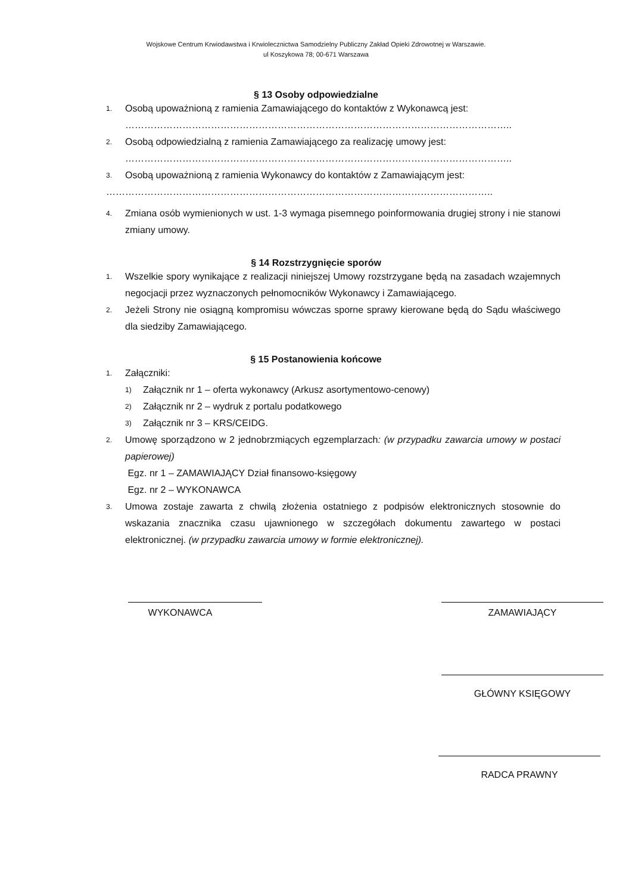Wojskowe Centrum Krwiodawstwa i Krwiolecznictwa Samodzielny Publiczny Zakład Opieki Zdrowotnej w Warszawie.
ul Koszykowa 78; 00-671 Warszawa
§ 13 Osoby odpowiedzialne
1. Osobą upoważnioną z ramienia Zamawiającego do kontaktów z Wykonawcą jest:
…………………………………………………………………………………………………………..
2. Osobą odpowiedzialną z ramienia Zamawiającego za realizację umowy jest:
…………………………………………………………………………………………………………..
3. Osobą upoważnioną z ramienia Wykonawcy do kontaktów z Zamawiającym jest:
…………………………………………………………………………………………………………..
4. Zmiana osób wymienionych w ust. 1-3 wymaga pisemnego poinformowania drugiej strony i nie stanowi zmiany umowy.
§ 14 Rozstrzygnięcie sporów
1. Wszelkie spory wynikające z realizacji niniejszej Umowy rozstrzygane będą na zasadach wzajemnych negocjacji przez wyznaczonych pełnomocników Wykonawcy i Zamawiającego.
2. Jeżeli Strony nie osiągną kompromisu wówczas sporne sprawy kierowane będą do Sądu właściwego dla siedziby Zamawiającego.
§ 15 Postanowienia końcowe
1. Załączniki:
1) Załącznik nr 1 – oferta wykonawcy (Arkusz asortymentowo-cenowy)
2) Załącznik nr 2 – wydruk z portalu podatkowego
3) Załącznik nr 3 – KRS/CEIDG.
2. Umowę sporządzono w 2 jednobrzmiących egzemplarzach: (w przypadku zawarcia umowy w postaci papierowej)
Egz. nr 1 – ZAMAWIAJĄCY Dział finansowo-księgowy
Egz. nr 2 – WYKONAWCA
3. Umowa zostaje zawarta z chwilą złożenia ostatniego z podpisów elektronicznych stosownie do wskazania znacznika czasu ujawnionego w szczegółach dokumentu zawartego w postaci elektronicznej. (w przypadku zawarcia umowy w formie elektronicznej).
WYKONAWCA ZAMAWIAJĄCY
GŁÓWNY KSIĘGOWY
RADCA PRAWNY